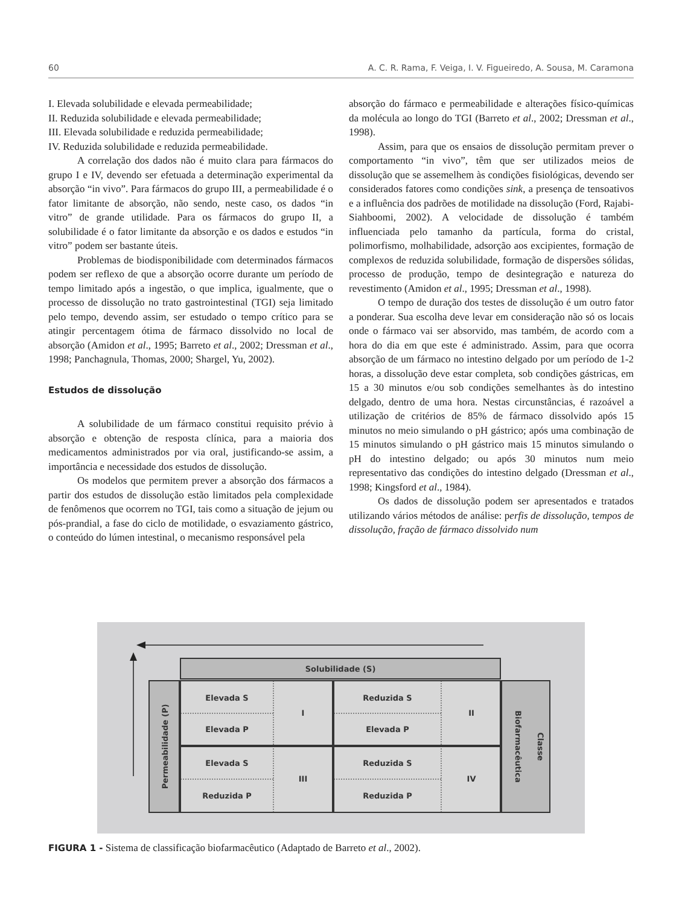60 A. C. R. Rama, F. Veiga, I. V. Figueiredo, A. Sousa, M. Caramona
I. Elevada solubilidade e elevada permeabilidade;
II. Reduzida solubilidade e elevada permeabilidade;
III. Elevada solubilidade e reduzida permeabilidade;
IV. Reduzida solubilidade e reduzida permeabilidade.
A correlação dos dados não é muito clara para fármacos do grupo I e IV, devendo ser efetuada a determinação experimental da absorção “in vivo”. Para fármacos do grupo III, a permeabilidade é o fator limitante de absorção, não sendo, neste caso, os dados “in vitro” de grande utilidade. Para os fármacos do grupo II, a solubilidade é o fator limitante da absorção e os dados e estudos “in vitro” podem ser bastante úteis.
Problemas de biodisponibilidade com determinados fármacos podem ser reflexo de que a absorção ocorre durante um período de tempo limitado após a ingestão, o que implica, igualmente, que o processo de dissolução no trato gastrointestinal (TGI) seja limitado pelo tempo, devendo assim, ser estudado o tempo crítico para se atingir percentagem ótima de fármaco dissolvido no local de absorção (Amidon et al., 1995; Barreto et al., 2002; Dressman et al., 1998; Panchagnula, Thomas, 2000; Shargel, Yu, 2002).
Estudos de dissolução
A solubilidade de um fármaco constitui requisito prévio à absorção e obtenção de resposta clínica, para a maioria dos medicamentos administrados por via oral, justificando-se assim, a importância e necessidade dos estudos de dissolução.
Os modelos que permitem prever a absorção dos fármacos a partir dos estudos de dissolução estão limitados pela complexidade de fenômenos que ocorrem no TGI, tais como a situação de jejum ou pós-prandial, a fase do ciclo de motilidade, o esvaziamento gástrico, o conteúdo do lúmen intestinal, o mecanismo responsável pela
absorção do fármaco e permeabilidade e alterações físico-químicas da molécula ao longo do TGI (Barreto et al., 2002; Dressman et al., 1998).
Assim, para que os ensaios de dissolução permitam prever o comportamento “in vivo”, têm que ser utilizados meios de dissolução que se assemelhem às condições fisiológicas, devendo ser considerados fatores como condições sink, a presença de tensoativos e a influência dos padrões de motilidade na dissolução (Ford, Rajabi-Siahboomi, 2002). A velocidade de dissolução é também influenciada pelo tamanho da partícula, forma do cristal, polimorfismo, molhabilidade, adsorção aos excipientes, formação de complexos de reduzida solubilidade, formação de dispersões sólidas, processo de produção, tempo de desintegração e natureza do revestimento (Amidon et al., 1995; Dressman et al., 1998).
O tempo de duração dos testes de dissolução é um outro fator a ponderar. Sua escolha deve levar em consideração não só os locais onde o fármaco vai ser absorvido, mas também, de acordo com a hora do dia em que este é administrado. Assim, para que ocorra absorção de um fármaco no intestino delgado por um período de 1-2 horas, a dissolução deve estar completa, sob condições gástricas, em 15 a 30 minutos e/ou sob condições semelhantes às do intestino delgado, dentro de uma hora. Nestas circunstâncias, é razoável a utilização de critérios de 85% de fármaco dissolvido após 15 minutos no meio simulando o pH gástrico; após uma combinação de 15 minutos simulando o pH gástrico mais 15 minutos simulando o pH do intestino delgado; ou após 30 minutos num meio representativo das condições do intestino delgado (Dressman et al., 1998; Kingsford et al., 1984).
Os dados de dissolução podem ser apresentados e tratados utilizando vários métodos de análise: perfis de dissolução, tempos de dissolução, fração de fármaco dissolvido num
Solubilidade (S)
Permeabilidade (P)
Biofarmacêutica
Classe
Elevada S
I
Reduzida S
II
Elevada P
Elevada P
Elevada S
III
Reduzida S
IV
Reduzida P
Reduzida P
FIGURA 1 - Sistema de classificação biofarmacêutico (Adaptado de Barreto et al., 2002).